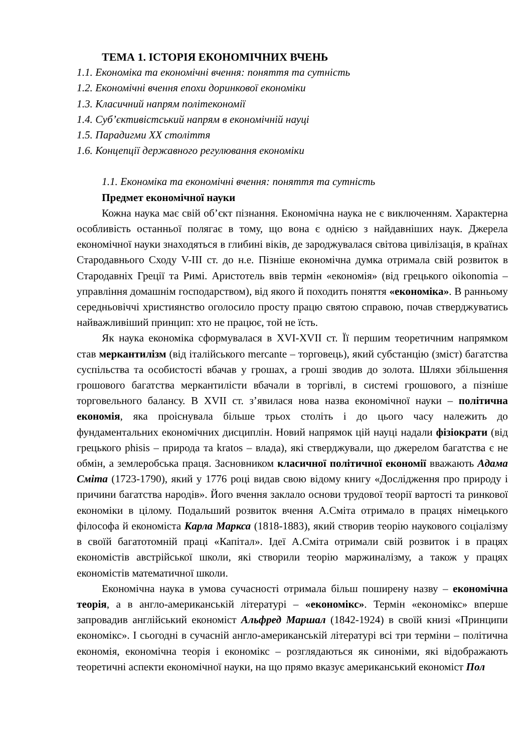ТЕМА 1. ІСТОРІЯ ЕКОНОМІЧНИХ ВЧЕНЬ
1.1. Економіка та економічні вчення: поняття та сутність
1.2. Економічні вчення епохи доринкової економіки
1.3. Класичний напрям політекономії
1.4. Суб’єктивістський напрям в економічній науці
1.5. Парадигми XX століття
1.6. Концепції державного регулювання економіки
1.1. Економіка та економічні вчення: поняття та сутність
Предмет економічної науки
Кожна наука має свій об’єкт пізнання. Економічна наука не є виключенням. Характерна особливість останньої полягає в тому, що вона є однією з найдавніших наук. Джерела економічної науки знаходяться в глибині віків, де зароджувалася світова цивілізація, в країнах Стародавнього Сходу V-III ст. до н.е. Пізніше економічна думка отримала свій розвиток в Стародавніх Греції та Римі. Аристотель ввів термін «економія» (від грецького oikonomia – управління домашнім господарством), від якого й походить поняття «економіка». В ранньому середньовіччі християнство оголосило просту працю святою справою, почав стверджуватись найважливіший принцип: хто не працює, той не їсть.
Як наука економіка сформувалася в XVI-XVII ст. Її першим теоретичним напрямком став меркантилізм (від італійського mercante – торговець), який субстанцію (зміст) багатства суспільства та особистості вбачав у грошах, а гроші зводив до золота. Шляхи збільшення грошового багатства меркантилісти вбачали в торгівлі, в системі грошового, а пізніше торговельного балансу. В XVII ст. з’явилася нова назва економічної науки – політична економія, яка проіснувала більше трьох століть і до цього часу належить до фундаментальних економічних дисциплін. Новий напрямок цій науці надали фізіократи (від грецького phisis – природа та kratos – влада), які стверджували, що джерелом багатства є не обмін, а землеробська праця. Засновником класичної політичної економії вважають Адама Сміта (1723-1790), який у 1776 році видав свою відому книгу «Дослідження про природу і причини багатства народів». Його вчення заклало основи трудової теорії вартості та ринкової економіки в цілому. Подальший розвиток вчення А.Сміта отримало в працях німецького філософа й економіста Карла Маркса (1818-1883), який створив теорію наукового соціалізму в своїй багатотомній праці «Капітал». Ідеї А.Сміта отримали свій розвиток і в працях економістів австрійської школи, які створили теорію маржиналізму, а також у працях економістів математичної школи.
Економічна наука в умова сучасності отримала більш поширену назву – економічна теорія, а в англо-американській літературі – «економікс». Термін «економікс» вперше запровадив англійський економіст Альфред Маршал (1842-1924) в своїй книзі «Принципи економікс». І сьогодні в сучасній англо-американській літературі всі три терміни – політична економія, економічна теорія і економікс – розглядаються як синоніми, які відображають теоретичні аспекти економічної науки, на що прямо вказує американський економіст Пол